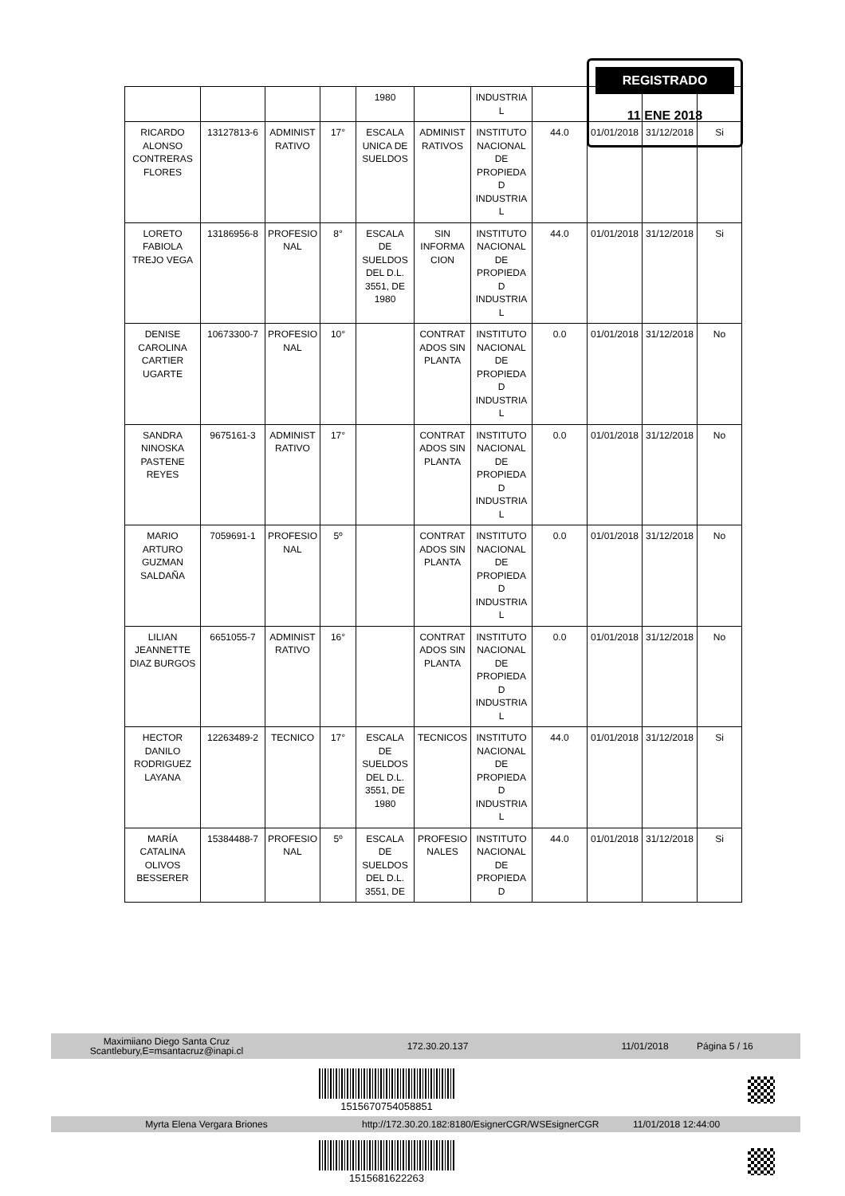| | | | | 1980 | | INDUSTRIA L | | | | |
| RICARDO ALONSO CONTRERAS FLORES | 13127813-6 | ADMINIST RATIVO | 17° | ESCALA UNICA DE SUELDOS | ADMINIST RATIVOS | INSTITUTO NACIONAL DE PROPIEDA D INDUSTRIA L | 44.0 | 01/01/2018 | 31/12/2018 | Si |
| LORETO FABIOLA TREJO VEGA | 13186956-8 | PROFESIO NAL | 8° | ESCALA DE SUELDOS DEL D.L. 3551, DE 1980 | SIN INFORMA CION | INSTITUTO NACIONAL DE PROPIEDA D INDUSTRIA L | 44.0 | 01/01/2018 | 31/12/2018 | Si |
| DENISE CAROLINA CARTIER UGARTE | 10673300-7 | PROFESIO NAL | 10° | | CONTRAT ADOS SIN PLANTA | INSTITUTO NACIONAL DE PROPIEDA D INDUSTRIA L | 0.0 | 01/01/2018 | 31/12/2018 | No |
| SANDRA NINOSKA PASTENE REYES | 9675161-3 | ADMINIST RATIVO | 17° | | CONTRAT ADOS SIN PLANTA | INSTITUTO NACIONAL DE PROPIEDA D INDUSTRIA L | 0.0 | 01/01/2018 | 31/12/2018 | No |
| MARIO ARTURO GUZMAN SALDAÑA | 7059691-1 | PROFESIO NAL | 5º | | CONTRAT ADOS SIN PLANTA | INSTITUTO NACIONAL DE PROPIEDA D INDUSTRIA L | 0.0 | 01/01/2018 | 31/12/2018 | No |
| LILIAN JEANNETTE DIAZ BURGOS | 6651055-7 | ADMINIST RATIVO | 16° | | CONTRAT ADOS SIN PLANTA | INSTITUTO NACIONAL DE PROPIEDA D INDUSTRIA L | 0.0 | 01/01/2018 | 31/12/2018 | No |
| HECTOR DANILO RODRIGUEZ LAYANA | 12263489-2 | TECNICO | 17° | ESCALA DE SUELDOS DEL D.L. 3551, DE 1980 | TECNICOS | INSTITUTO NACIONAL DE PROPIEDA D INDUSTRIA L | 44.0 | 01/01/2018 | 31/12/2018 | Si |
| MARÍA CATALINA OLIVOS BESSERER | 15384488-7 | PROFESIO NAL | 5º | ESCALA DE SUELDOS DEL D.L. 3551, DE | PROFESIO NALES | INSTITUTO NACIONAL DE PROPIEDA D | 44.0 | 01/01/2018 | 31/12/2018 | Si |
REGISTRADO
11 ENE 2018
Maximiiano Diego Santa Cruz
Scantlebury,E=msantacruz@inapi.cl 172.30.20.137 11/01/2018 Página 5 / 16
1515670754058851
Myrta Elena Vergara Briones http://172.30.20.182:8180/EsignerCGR/WSEsignerCGR 11/01/2018 12:44:00
1515681622263